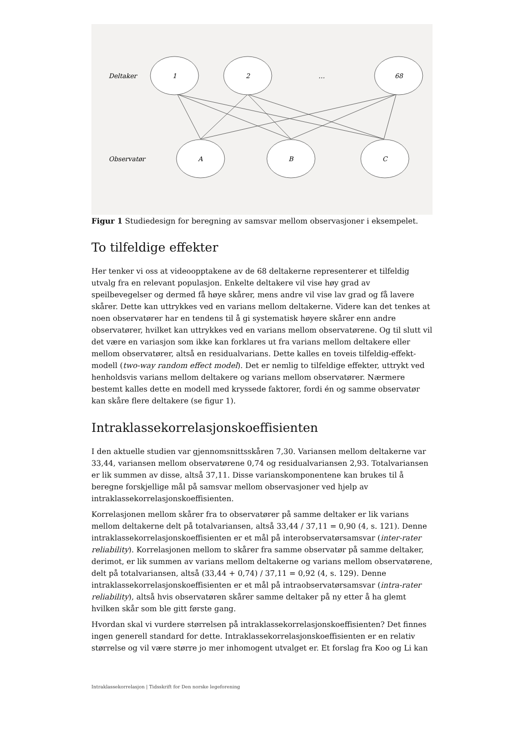Deltaker
1
2
…
68
Observatør
A
B
C
Figur 1 Studiedesign for beregning av samsvar mellom observasjoner i eksempelet.
To tilfeldige effekter
Her tenker vi oss at videoopptakene av de 68 deltakerne representerer et tilfeldig utvalg fra en relevant populasjon. Enkelte deltakere vil vise høy grad av speilbevegelser og dermed få høye skårer, mens andre vil vise lav grad og få lavere skårer. Dette kan uttrykkes ved en varians mellom deltakerne. Videre kan det tenkes at noen observatører har en tendens til å gi systematisk høyere skårer enn andre observatører, hvilket kan uttrykkes ved en varians mellom observatørene. Og til slutt vil det være en variasjon som ikke kan forklares ut fra varians mellom deltakere eller mellom observatører, altså en residualvarians. Dette kalles en toveis tilfeldig-effekt-modell (two-way random effect model). Det er nemlig to tilfeldige effekter, uttrykt ved henholdsvis varians mellom deltakere og varians mellom observatører. Nærmere bestemt kalles dette en modell med kryssede faktorer, fordi én og samme observatør kan skåre flere deltakere (se figur 1).
Intraklassekorrelasjonskoeffisienten
I den aktuelle studien var gjennomsnittsskåren 7,30. Variansen mellom deltakerne var 33,44, variansen mellom observatørene 0,74 og residualvariansen 2,93. Totalvariansen er lik summen av disse, altså 37,11. Disse varianskomponentene kan brukes til å beregne forskjellige mål på samsvar mellom observasjoner ved hjelp av intraklassekorrelasjonskoeffisienten.
Korrelasjonen mellom skårer fra to observatører på samme deltaker er lik varians mellom deltakerne delt på totalvariansen, altså 33,44 / 37,11 = 0,90 (4, s. 121). Denne intraklassekorrelasjonskoeffisienten er et mål på interobservatørsamsvar (inter-rater reliability). Korrelasjonen mellom to skårer fra samme observatør på samme deltaker, derimot, er lik summen av varians mellom deltakerne og varians mellom observatørene, delt på totalvariansen, altså (33,44 + 0,74) / 37,11 = 0,92 (4, s. 129). Denne intraklassekorrelasjonskoeffisienten er et mål på intraobservatørsamsvar (intra-rater reliability), altså hvis observatøren skårer samme deltaker på ny etter å ha glemt hvilken skår som ble gitt første gang.
Hvordan skal vi vurdere størrelsen på intraklassekorrelasjonskoeffisienten? Det finnes ingen generell standard for dette. Intraklassekorrelasjonskoeffisienten er en relativ størrelse og vil være større jo mer inhomogent utvalget er. Et forslag fra Koo og Li kan
Intraklassekorrelasjon | Tidsskrift for Den norske legeforening